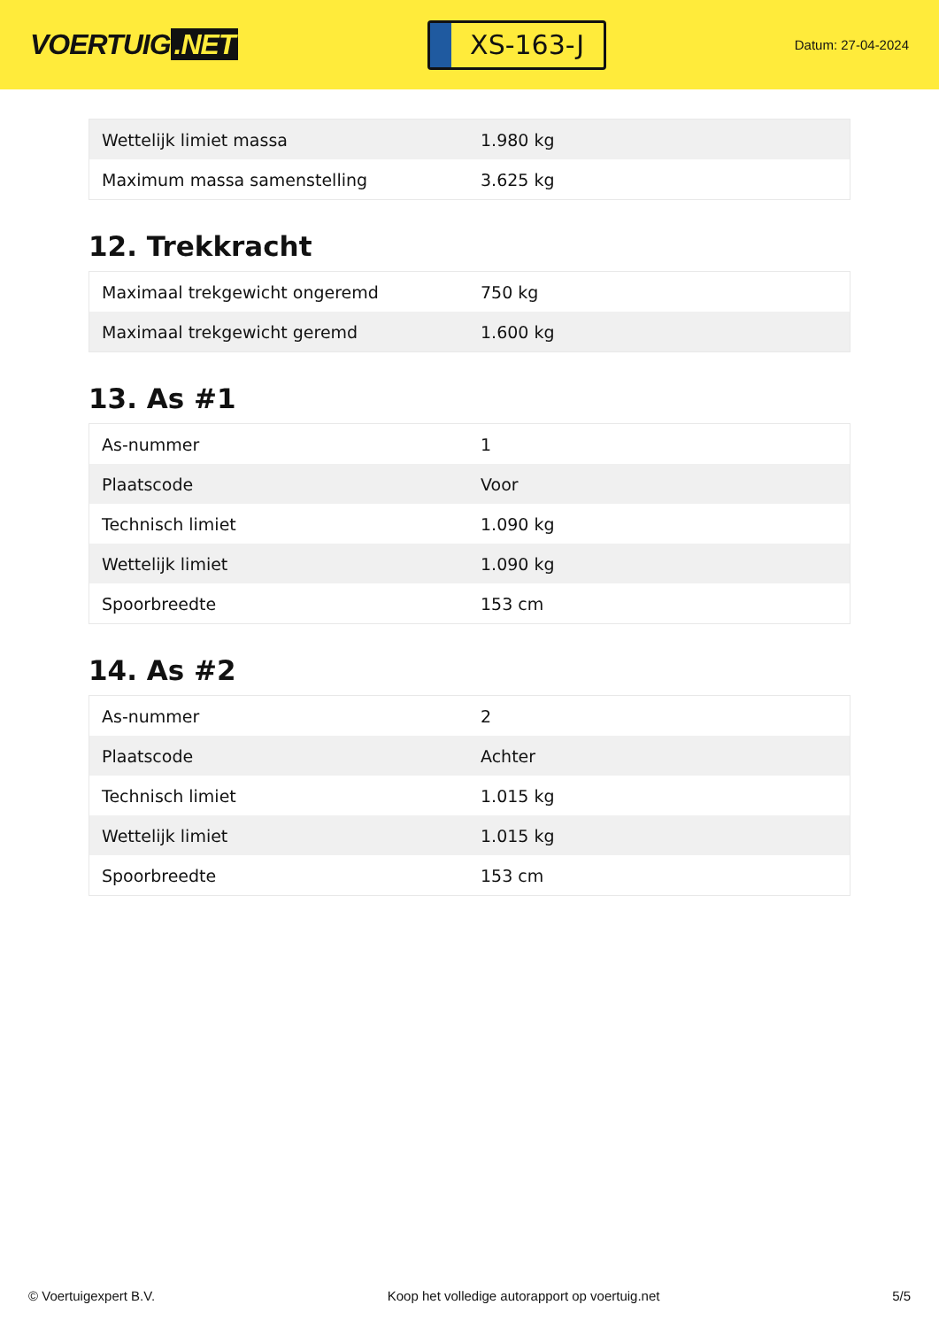VOERTUIG.NET
XS-163-J
Datum: 27-04-2024
| Wettelijk limiet massa | 1.980 kg |
| Maximum massa samenstelling | 3.625 kg |
12. Trekkracht
| Maximaal trekgewicht ongeremd | 750 kg |
| Maximaal trekgewicht geremd | 1.600 kg |
13. As #1
| As-nummer | 1 |
| Plaatscode | Voor |
| Technisch limiet | 1.090 kg |
| Wettelijk limiet | 1.090 kg |
| Spoorbreedte | 153 cm |
14. As #2
| As-nummer | 2 |
| Plaatscode | Achter |
| Technisch limiet | 1.015 kg |
| Wettelijk limiet | 1.015 kg |
| Spoorbreedte | 153 cm |
© Voertuigexpert B.V. Koop het volledige autorapport op voertuig.net 5/5